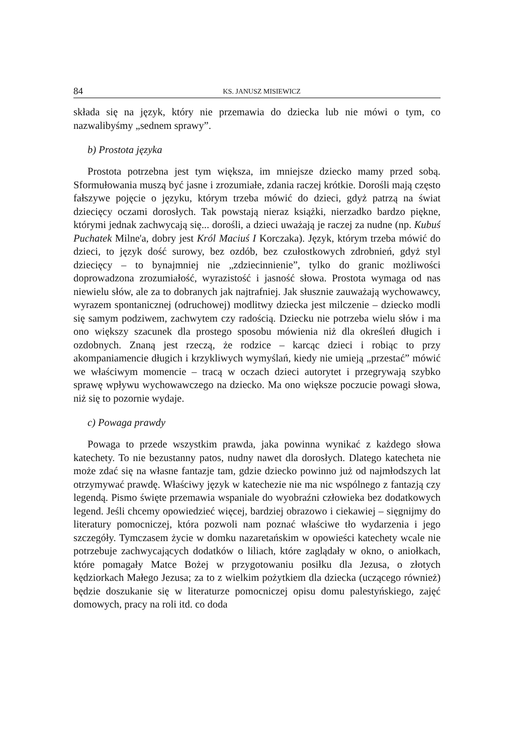84 KS. JANUSZ MISIEWICZ
składa się na język, który nie przemawia do dziecka lub nie mówi o tym, co nazwalibyśmy „sednem sprawy”.
b) Prostota języka
Prostota potrzebna jest tym większa, im mniejsze dziecko mamy przed sobą. Sformułowania muszą być jasne i zrozumiałe, zdania raczej krótkie. Dorośli mają często fałszywe pojęcie o języku, którym trzeba mówić do dzieci, gdyż patrzą na świat dziecięcy oczami dorosłych. Tak powstają nieraz książki, nierzadko bardzo piękne, którymi jednak zachwycają się... dorośli, a dzieci uważają je raczej za nudne (np. Kubuś Puchatek Milne'a, dobry jest Król Maciuś I Korczaka). Język, którym trzeba mówić do dzieci, to język dość surowy, bez ozdób, bez czułostkowych zdrobnień, gdyż styl dziecięcy – to bynajmniej nie „zdziecinnienie”, tylko do granic możliwości doprowadzona zrozumiałość, wyrazistość i jasność słowa. Prostota wymaga od nas niewielu słów, ale za to dobranych jak najtrafniej. Jak słusznie zauważają wychowawcy, wyrazem spontanicznej (odruchowej) modlitwy dziecka jest milczenie – dziecko modli się samym podziwem, zachwytem czy radością. Dziecku nie potrzeba wielu słów i ma ono większy szacunek dla prostego sposobu mówienia niż dla określeń długich i ozdobnych. Znaną jest rzeczą, że rodzice – karcąc dzieci i robiąc to przy akompaniamencie długich i krzykliwych wymyślań, kiedy nie umieją „przestać” mówić we właściwym momencie – tracą w oczach dzieci autorytet i przegrywają szybko sprawę wpływu wychowawczego na dziecko. Ma ono większe poczucie powagi słowa, niż się to pozornie wydaje.
c) Powaga prawdy
Powaga to przede wszystkim prawda, jaka powinna wynikać z każdego słowa katechety. To nie bezustanny patos, nudny nawet dla dorosłych. Dlatego katecheta nie może zdać się na własne fantazje tam, gdzie dziecko powinno już od najmłodszych lat otrzymywać prawdę. Właściwy język w katechezie nie ma nic wspólnego z fantazją czy legendą. Pismo święte przemawia wspaniale do wyobraźni człowieka bez dodatkowych legend. Jeśli chcemy opowiedzieć więcej, bardziej obrazowo i ciekawiej – sięgnijmy do literatury pomocniczej, która pozwoli nam poznać właściwe tło wydarzenia i jego szczegóły. Tymczasem życie w domku nazaretańskim w opowieści katechety wcale nie potrzebuje zachwycających dodatków o liliach, które zaglądały w okno, o aniołkach, które pomagały Matce Bożej w przygotowaniu posiłku dla Jezusa, o złotych kędziorkach Małego Jezusa; za to z wielkim pożytkiem dla dziecka (uczącego również) będzie doszukanie się w literaturze pomocniczej opisu domu palestyńskiego, zajęć domowych, pracy na roli itd. co doda